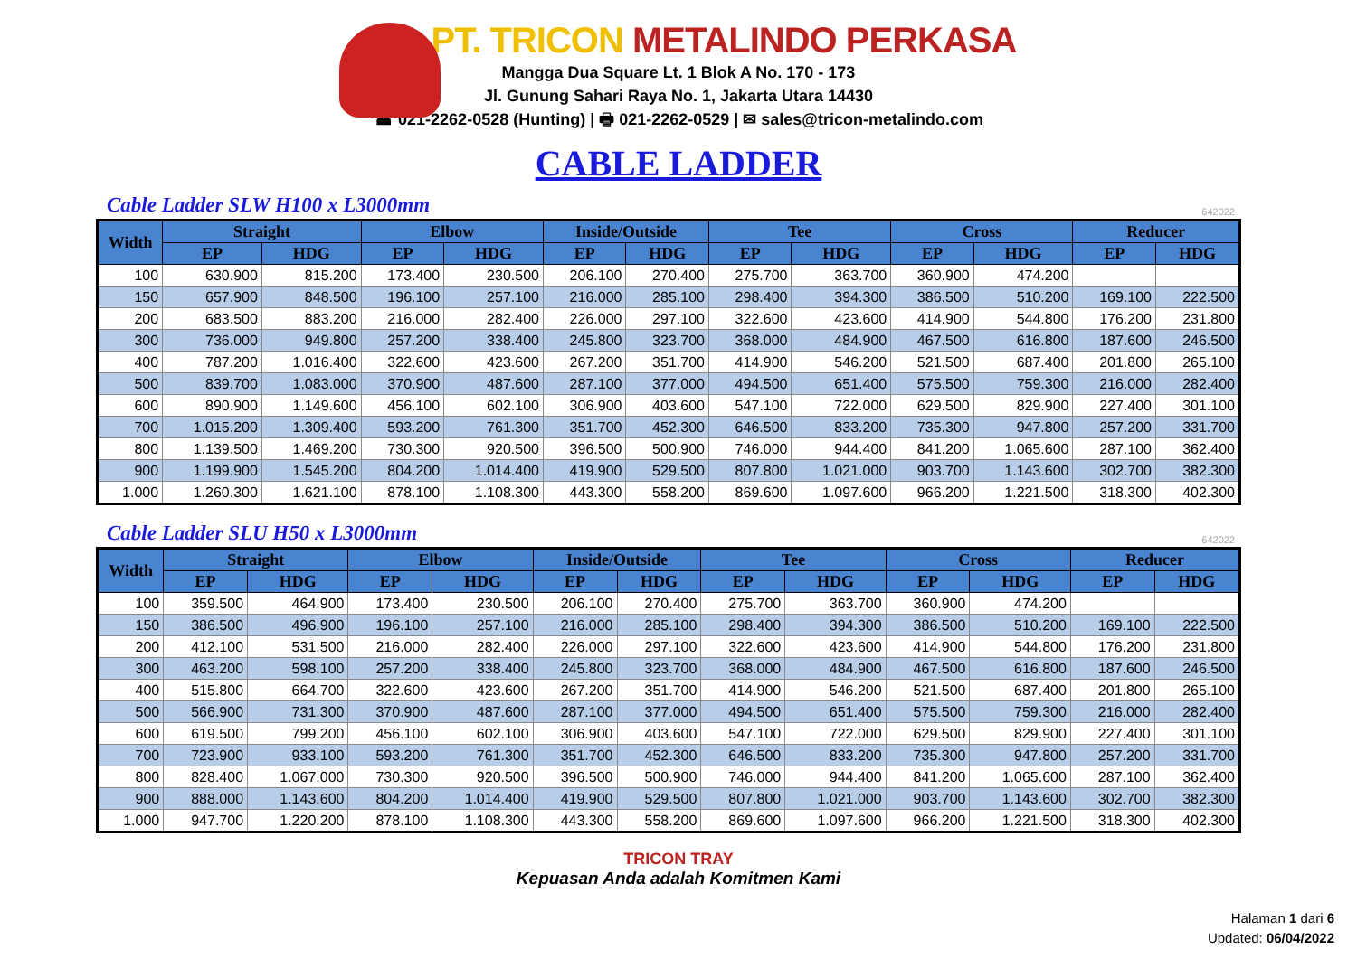PT. TRICON METALINDO PERKASA
Mangga Dua Square Lt. 1 Blok A No. 170 - 173
Jl. Gunung Sahari Raya No. 1, Jakarta Utara 14430
☎ 021-2262-0528 (Hunting) | 🖶 021-2262-0529 | ✉ sales@tricon-metalindo.com
CABLE LADDER
Cable Ladder SLW H100 x L3000mm
642022
| Width | Straight | | Elbow | | Inside/Outside | | Tee | | Cross | | Reducer | |
| --- | --- | --- | --- | --- | --- | --- | --- | --- | --- | --- | --- | --- |
| | EP | HDG | EP | HDG | EP | HDG | EP | HDG | EP | HDG | EP | HDG |
| 100 | 630.900 | 815.200 | 173.400 | 230.500 | 206.100 | 270.400 | 275.700 | 363.700 | 360.900 | 474.200 | | |
| 150 | 657.900 | 848.500 | 196.100 | 257.100 | 216.000 | 285.100 | 298.400 | 394.300 | 386.500 | 510.200 | 169.100 | 222.500 |
| 200 | 683.500 | 883.200 | 216.000 | 282.400 | 226.000 | 297.100 | 322.600 | 423.600 | 414.900 | 544.800 | 176.200 | 231.800 |
| 300 | 736.000 | 949.800 | 257.200 | 338.400 | 245.800 | 323.700 | 368.000 | 484.900 | 467.500 | 616.800 | 187.600 | 246.500 |
| 400 | 787.200 | 1.016.400 | 322.600 | 423.600 | 267.200 | 351.700 | 414.900 | 546.200 | 521.500 | 687.400 | 201.800 | 265.100 |
| 500 | 839.700 | 1.083.000 | 370.900 | 487.600 | 287.100 | 377.000 | 494.500 | 651.400 | 575.500 | 759.300 | 216.000 | 282.400 |
| 600 | 890.900 | 1.149.600 | 456.100 | 602.100 | 306.900 | 403.600 | 547.100 | 722.000 | 629.500 | 829.900 | 227.400 | 301.100 |
| 700 | 1.015.200 | 1.309.400 | 593.200 | 761.300 | 351.700 | 452.300 | 646.500 | 833.200 | 735.300 | 947.800 | 257.200 | 331.700 |
| 800 | 1.139.500 | 1.469.200 | 730.300 | 920.500 | 396.500 | 500.900 | 746.000 | 944.400 | 841.200 | 1.065.600 | 287.100 | 362.400 |
| 900 | 1.199.900 | 1.545.200 | 804.200 | 1.014.400 | 419.900 | 529.500 | 807.800 | 1.021.000 | 903.700 | 1.143.600 | 302.700 | 382.300 |
| 1.000 | 1.260.300 | 1.621.100 | 878.100 | 1.108.300 | 443.300 | 558.200 | 869.600 | 1.097.600 | 966.200 | 1.221.500 | 318.300 | 402.300 |
Cable Ladder SLU H50 x L3000mm
642022
| Width | Straight | | Elbow | | Inside/Outside | | Tee | | Cross | | Reducer | |
| --- | --- | --- | --- | --- | --- | --- | --- | --- | --- | --- | --- | --- |
| | EP | HDG | EP | HDG | EP | HDG | EP | HDG | EP | HDG | EP | HDG |
| 100 | 359.500 | 464.900 | 173.400 | 230.500 | 206.100 | 270.400 | 275.700 | 363.700 | 360.900 | 474.200 | | |
| 150 | 386.500 | 496.900 | 196.100 | 257.100 | 216.000 | 285.100 | 298.400 | 394.300 | 386.500 | 510.200 | 169.100 | 222.500 |
| 200 | 412.100 | 531.500 | 216.000 | 282.400 | 226.000 | 297.100 | 322.600 | 423.600 | 414.900 | 544.800 | 176.200 | 231.800 |
| 300 | 463.200 | 598.100 | 257.200 | 338.400 | 245.800 | 323.700 | 368.000 | 484.900 | 467.500 | 616.800 | 187.600 | 246.500 |
| 400 | 515.800 | 664.700 | 322.600 | 423.600 | 267.200 | 351.700 | 414.900 | 546.200 | 521.500 | 687.400 | 201.800 | 265.100 |
| 500 | 566.900 | 731.300 | 370.900 | 487.600 | 287.100 | 377.000 | 494.500 | 651.400 | 575.500 | 759.300 | 216.000 | 282.400 |
| 600 | 619.500 | 799.200 | 456.100 | 602.100 | 306.900 | 403.600 | 547.100 | 722.000 | 629.500 | 829.900 | 227.400 | 301.100 |
| 700 | 723.900 | 933.100 | 593.200 | 761.300 | 351.700 | 452.300 | 646.500 | 833.200 | 735.300 | 947.800 | 257.200 | 331.700 |
| 800 | 828.400 | 1.067.000 | 730.300 | 920.500 | 396.500 | 500.900 | 746.000 | 944.400 | 841.200 | 1.065.600 | 287.100 | 362.400 |
| 900 | 888.000 | 1.143.600 | 804.200 | 1.014.400 | 419.900 | 529.500 | 807.800 | 1.021.000 | 903.700 | 1.143.600 | 302.700 | 382.300 |
| 1.000 | 947.700 | 1.220.200 | 878.100 | 1.108.300 | 443.300 | 558.200 | 869.600 | 1.097.600 | 966.200 | 1.221.500 | 318.300 | 402.300 |
TRICON TRAY
Kepuasan Anda adalah Komitmen Kami
Halaman 1 dari 6
Updated: 06/04/2022